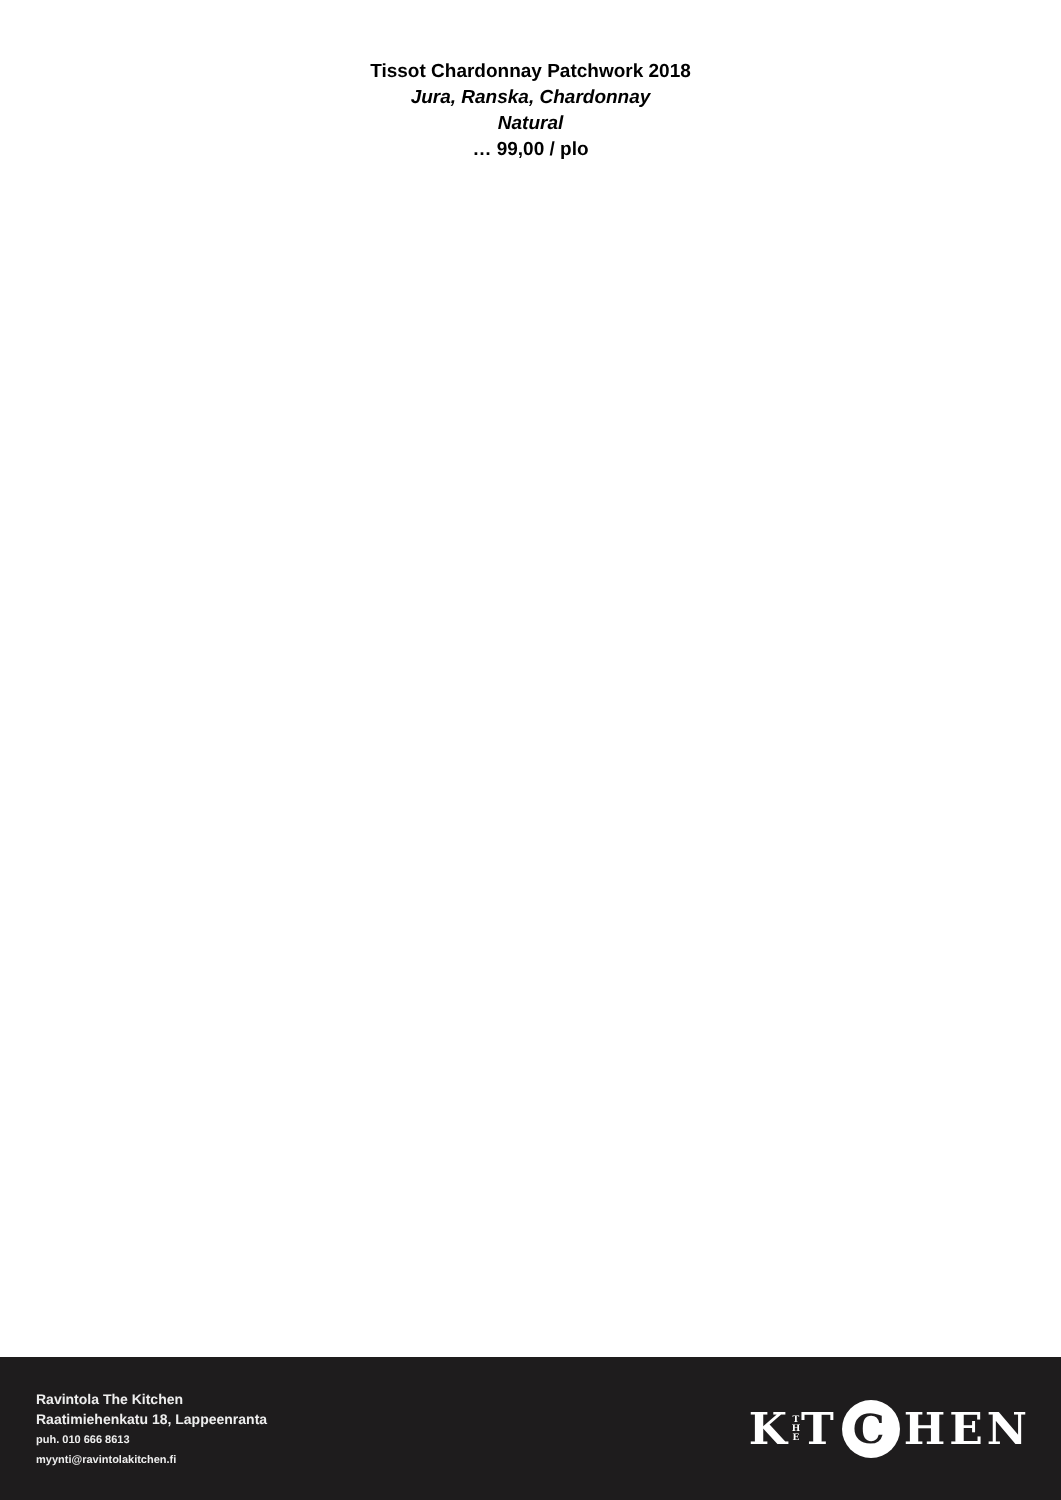Tissot Chardonnay Patchwork 2018
Jura, Ranska, Chardonnay
Natural
… 99,00 / plo
Ravintola The Kitchen
Raatimiehenkatu 18, Lappeenranta
puh. 010 666 8613
myynti@ravintolakitchen.fi
K T
H
E T C HEN